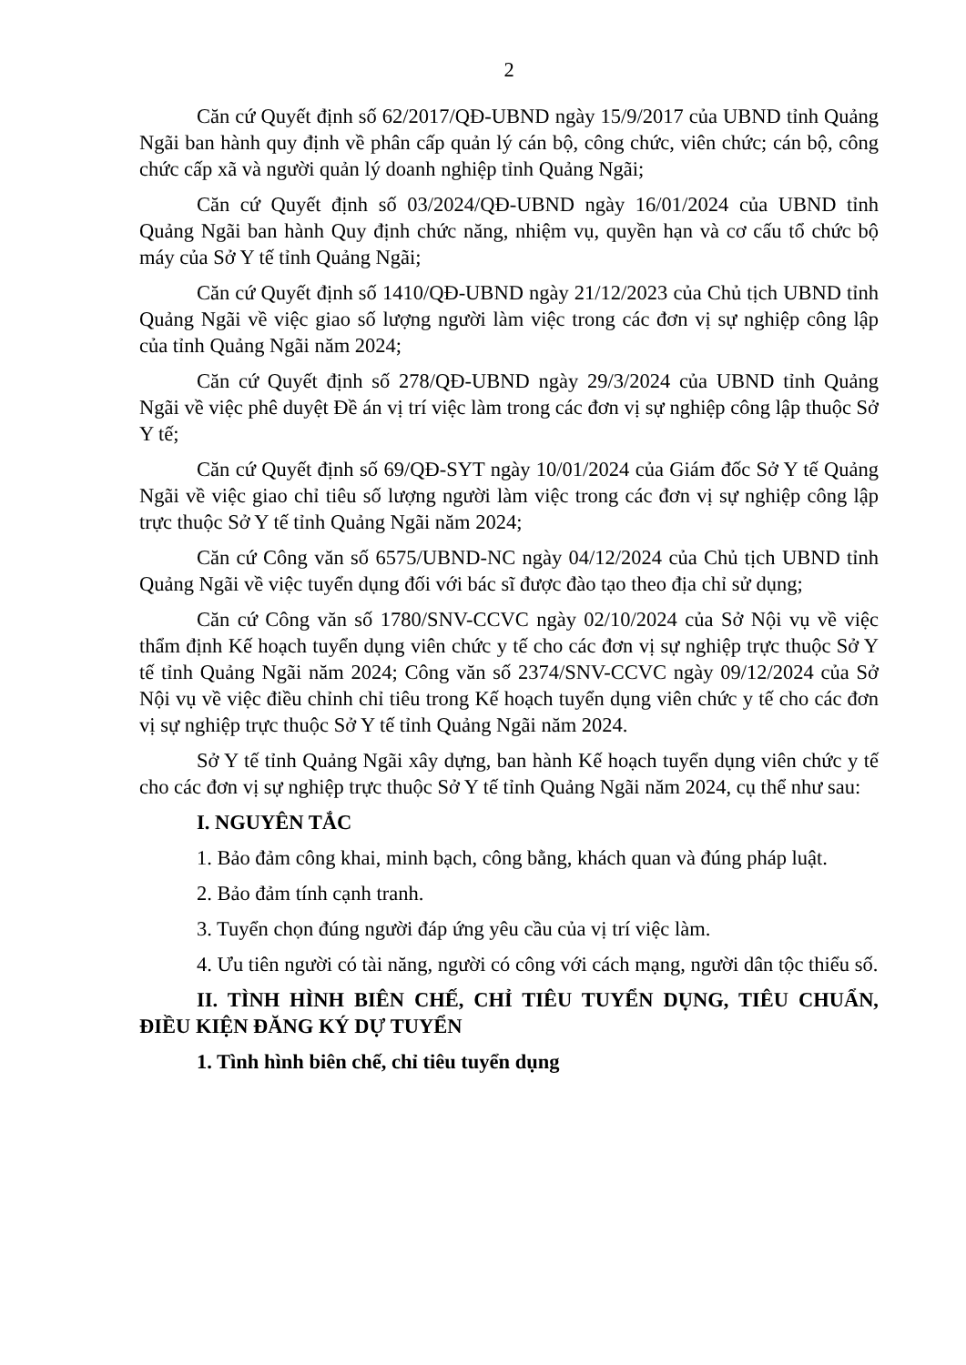2
Căn cứ Quyết định số 62/2017/QĐ-UBND ngày 15/9/2017 của UBND tỉnh Quảng Ngãi ban hành quy định về phân cấp quản lý cán bộ, công chức, viên chức; cán bộ, công chức cấp xã và người quản lý doanh nghiệp tỉnh Quảng Ngãi;
Căn cứ Quyết định số 03/2024/QĐ-UBND ngày 16/01/2024 của UBND tỉnh Quảng Ngãi ban hành Quy định chức năng, nhiệm vụ, quyền hạn và cơ cấu tổ chức bộ máy của Sở Y tế tỉnh Quảng Ngãi;
Căn cứ Quyết định số 1410/QĐ-UBND ngày 21/12/2023 của Chủ tịch UBND tỉnh Quảng Ngãi về việc giao số lượng người làm việc trong các đơn vị sự nghiệp công lập của tỉnh Quảng Ngãi năm 2024;
Căn cứ Quyết định số 278/QĐ-UBND ngày 29/3/2024 của UBND tỉnh Quảng Ngãi về việc phê duyệt Đề án vị trí việc làm trong các đơn vị sự nghiệp công lập thuộc Sở Y tế;
Căn cứ Quyết định số 69/QĐ-SYT ngày 10/01/2024 của Giám đốc Sở Y tế Quảng Ngãi về việc giao chỉ tiêu số lượng người làm việc trong các đơn vị sự nghiệp công lập trực thuộc Sở Y tế tỉnh Quảng Ngãi năm 2024;
Căn cứ Công văn số 6575/UBND-NC ngày 04/12/2024 của Chủ tịch UBND tỉnh Quảng Ngãi về việc tuyển dụng đối với bác sĩ được đào tạo theo địa chỉ sử dụng;
Căn cứ Công văn số 1780/SNV-CCVC ngày 02/10/2024 của Sở Nội vụ về việc thẩm định Kế hoạch tuyển dụng viên chức y tế cho các đơn vị sự nghiệp trực thuộc Sở Y tế tỉnh Quảng Ngãi năm 2024; Công văn số 2374/SNV-CCVC ngày 09/12/2024 của Sở Nội vụ về việc điều chỉnh chỉ tiêu trong Kế hoạch tuyển dụng viên chức y tế cho các đơn vị sự nghiệp trực thuộc Sở Y tế tỉnh Quảng Ngãi năm 2024.
Sở Y tế tỉnh Quảng Ngãi xây dựng, ban hành Kế hoạch tuyển dụng viên chức y tế cho các đơn vị sự nghiệp trực thuộc Sở Y tế tỉnh Quảng Ngãi năm 2024, cụ thể như sau:
I. NGUYÊN TẮC
1. Bảo đảm công khai, minh bạch, công bằng, khách quan và đúng pháp luật.
2. Bảo đảm tính cạnh tranh.
3. Tuyển chọn đúng người đáp ứng yêu cầu của vị trí việc làm.
4. Ưu tiên người có tài năng, người có công với cách mạng, người dân tộc thiểu số.
II. TÌNH HÌNH BIÊN CHẾ, CHỈ TIÊU TUYỂN DỤNG, TIÊU CHUẨN, ĐIỀU KIỆN ĐĂNG KÝ DỰ TUYỂN
1. Tình hình biên chế, chỉ tiêu tuyển dụng